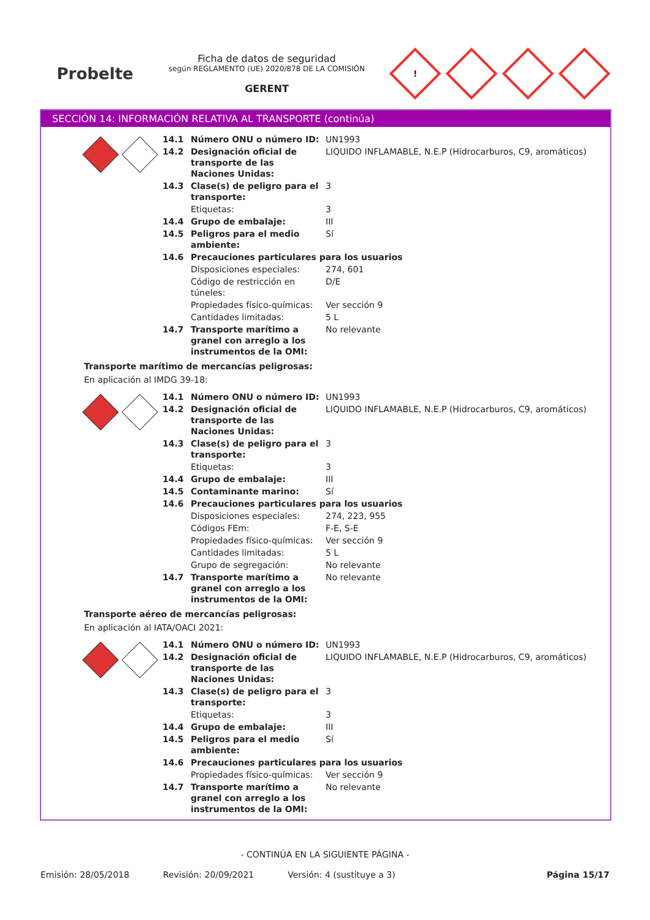Probelte
Ficha de datos de seguridad
según REGLAMENTO (UE) 2020/878 DE LA COMISIÓN
GERENT
!
SECCIÓN 14: INFORMACIÓN RELATIVA AL TRANSPORTE (continúa)
| 14.1 | Número ONU o número ID: | UN1993 |
| 14.2 | Designación oficial de transporte de las Naciones Unidas: | LIQUIDO INFLAMABLE, N.E.P (Hidrocarburos, C9, aromáticos) |
| 14.3 | Clase(s) de peligro para el transporte: | 3 |
| | Etiquetas: | 3 |
| 14.4 | Grupo de embalaje: | III |
| 14.5 | Peligros para el medio ambiente: | Sí |
| 14.6 | Precauciones particulares para los usuarios | |
| | Disposiciones especiales: | 274, 601 |
| | Código de restricción en túneles: | D/E |
| | Propiedades físico-químicas: | Ver sección 9 |
| | Cantidades limitadas: | 5 L |
| 14.7 | Transporte marítimo a granel con arreglo a los instrumentos de la OMI: | No relevante |
Transporte marítimo de mercancías peligrosas:
En aplicación al IMDG 39-18:
| 14.1 | Número ONU o número ID: | UN1993 |
| 14.2 | Designación oficial de transporte de las Naciones Unidas: | LIQUIDO INFLAMABLE, N.E.P (Hidrocarburos, C9, aromáticos) |
| 14.3 | Clase(s) de peligro para el transporte: | 3 |
| | Etiquetas: | 3 |
| 14.4 | Grupo de embalaje: | III |
| 14.5 | Contaminante marino: | Sí |
| 14.6 | Precauciones particulares para los usuarios | |
| | Disposiciones especiales: | 274, 223, 955 |
| | Códigos FEm: | F-E, S-E |
| | Propiedades físico-químicas: | Ver sección 9 |
| | Cantidades limitadas: | 5 L |
| | Grupo de segregación: | No relevante |
| 14.7 | Transporte marítimo a granel con arreglo a los instrumentos de la OMI: | No relevante |
Transporte aéreo de mercancías peligrosas:
En aplicación al IATA/OACI 2021:
| 14.1 | Número ONU o número ID: | UN1993 |
| 14.2 | Designación oficial de transporte de las Naciones Unidas: | LIQUIDO INFLAMABLE, N.E.P (Hidrocarburos, C9, aromáticos) |
| 14.3 | Clase(s) de peligro para el transporte: | 3 |
| | Etiquetas: | 3 |
| 14.4 | Grupo de embalaje: | III |
| 14.5 | Peligros para el medio ambiente: | Sí |
| 14.6 | Precauciones particulares para los usuarios | |
| | Propiedades físico-químicas: | Ver sección 9 |
| 14.7 | Transporte marítimo a granel con arreglo a los instrumentos de la OMI: | No relevante |
- CONTINÚA EN LA SIGUIENTE PÁGINA -
Emisión: 28/05/2018 Revisión: 20/09/2021 Versión: 4 (sustituye a 3) Página 15/17